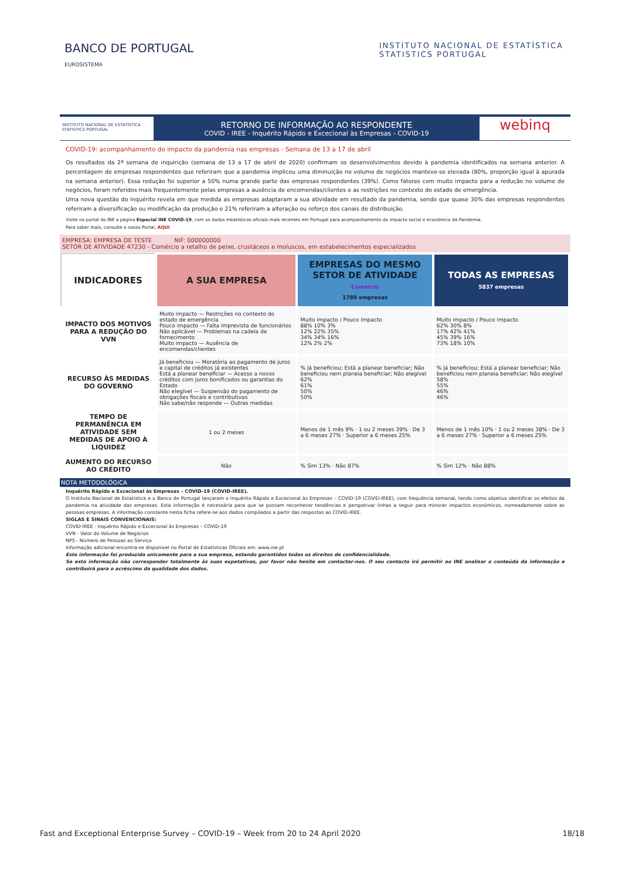BANCO DE PORTUGAL
EUROSISTEMA
INSTITUTO NACIONAL DE ESTATÍSTICA
STATISTICS PORTUGAL
INSTITUTO NACIONAL DE ESTATÍSTICA STATISTICS PORTUGAL
RETORNO DE INFORMAÇÃO AO RESPONDENTE
COVID - IREE - Inquérito Rápido e Excecional às Empresas - COVID-19
webinq
COVID-19: acompanhamento do impacto da pandemia nas empresas - Semana de 13 a 17 de abril
Os resultados da 2ª semana de inquirição (semana de 13 a 17 de abril de 2020) confirmam os desenvolvimentos devido à pandemia identificados na semana anterior. A percentagem de empresas respondentes que referiram que a pandemia implicou uma diminuição no volume de negócios manteve-se elevada (80%, proporção igual à apurada na semana anterior). Essa redução foi superior a 50% numa grande parte das empresas respondentes (39%). Como fatores com muito impacto para a redução no volume de negócios, foram referidos mais frequentemente pelas empresas a ausência de encomendas/clientes e as restrições no contexto do estado de emergência.
Uma nova questão do inquérito revela em que medida as empresas adaptaram a sua atividade em resultado da pandemia, sendo que quase 30% das empresas respondentes referiram a diversificação ou modificação da produção e 21% referiram a alteração ou reforço dos canais de distribuição.
Visite no portal do INE a página Especial INE COVID-19, com os dados estatísticos oficiais mais recentes em Portugal para acompanhamento do impacto social e económico da Pandemia.
Para saber mais, consulte o nosso Portal, AQUI
EMPRESA: EMPRESA DE TESTE NIF: 000000000
SETOR DE ATIVIDADE 47230 - Comércio a retalho de peixe, crustáceos e moluscos, em estabelecimentos especializados
| INDICADORES | A SUA EMPRESA | EMPRESAS DO MESMO SETOR DE ATIVIDADE Comércio 1789 empresas | TODAS AS EMPRESAS 5837 empresas |
| --- | --- | --- | --- |
| IMPACTO DOS MOTIVOS PARA A REDUÇÃO DO VVN | Muito impacto — Restrições no contexto do estado de emergência Pouco impacto — Falta imprevista de funcionários Não aplicável — Problemas na cadeia de fornecimento Muito impacto — Ausência de encomendas/clientes | Muito impacto / Pouco impacto 88% 10% 3% 12% 22% 35% 34% 34% 16% 12% 2% 2% | Muito impacto / Pouco impacto 62% 30% 8% 17% 42% 41% 45% 39% 16% 73% 18% 10% |
| RECURSO ÀS MEDIDAS DO GOVERNO | Já beneficiou — Moratória ao pagamento de juros e capital de créditos já existentes Está a planear beneficiar — Acesso a novos créditos com juros bonificados ou garantias do Estado Não elegível — Suspensão do pagamento de obrigações fiscais e contributivas Não sabe/não responde — Outras medidas | % Já beneficiou; Está a planear beneficiar; Não beneficiou nem planeia beneficiar; Não elegível 62% 61% 50% 50% | % Já beneficiou; Está a planear beneficiar; Não beneficiou nem planeia beneficiar; Não elegível 58% 55% 46% 46% |
| TEMPO DE PERMANÊNCIA EM ATIVIDADE SEM MEDIDAS DE APOIO À LIQUIDEZ | 1 ou 2 meses | Menos de 1 mês 9% · 1 ou 2 meses 39% · De 3 a 6 meses 27% · Superior a 6 meses 25% | Menos de 1 mês 10% · 1 ou 2 meses 38% · De 3 a 6 meses 27% · Superior a 6 meses 25% |
| AUMENTO DO RECURSO AO CRÉDITO | Não | % Sim 13% · Não 87% | % Sim 12% · Não 88% |
NOTA METODOLÓGICA
Inquérito Rápido e Excecional às Empresas – COVID-19 (COVID-IREE).
O Instituto Nacional de Estatística e o Banco de Portugal lançaram o Inquérito Rápido e Excecional às Empresas – COVID-19 (COVID-IREE), com frequência semanal, tendo como objetivo identificar os efeitos da pandemia na atividade das empresas. Esta informação é necessária para que se possam reconhecer tendências e perspetivar linhas a seguir para minorar impactos económicos, nomeadamente sobre as pessoas empresas. A informação constante nesta ficha refere-se aos dados compilados a partir das respostas ao COVID-IREE.
SIGLAS E SINAIS CONVENCIONAIS:
COVID-IREE - Inquérito Rápido e Excecional às Empresas – COVID-19
VVN - Valor do Volume de Negócios
NPS - Número de Pessoas ao Serviço
Informação adicional encontra-se disponível no Portal de Estatísticas Oficiais em: www.ine.pt
Esta informação foi produzida unicamente para a sua empresa, estando garantidos todos os direitos de confidencialidade.
Se esta informação não corresponder totalmente às suas expetativas, por favor não hesite em contactar-nos. O seu contacto irá permitir ao INE analisar o conteúdo da informação e contribuirá para o acréscimo da qualidade dos dados.
Fast and Exceptional Enterprise Survey – COVID-19 – Week from 20 to 24 April 2020 18/18